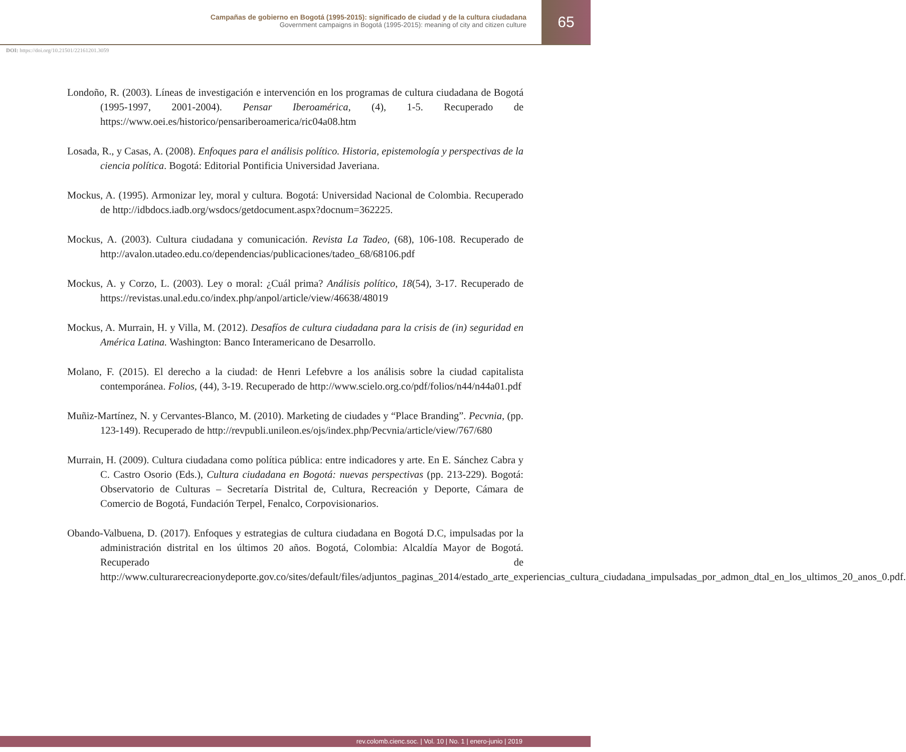Campañas de gobierno en Bogotá (1995-2015): significado de ciudad y de la cultura ciudadana
Government campaigns in Bogotá (1995-2015): meaning of city and citizen culture
65
DOI: https://doi.org/10.21501/22161201.3059
Londoño, R. (2003). Líneas de investigación e intervención en los programas de cultura ciudadana de Bogotá (1995-1997, 2001-2004). Pensar Iberoamérica, (4), 1-5. Recuperado de https://www.oei.es/historico/pensariberoamerica/ric04a08.htm
Losada, R., y Casas, A. (2008). Enfoques para el análisis político. Historia, epistemología y perspectivas de la ciencia política. Bogotá: Editorial Pontificia Universidad Javeriana.
Mockus, A. (1995). Armonizar ley, moral y cultura. Bogotá: Universidad Nacional de Colombia. Recuperado de http://idbdocs.iadb.org/wsdocs/getdocument.aspx?docnum=362225.
Mockus, A. (2003). Cultura ciudadana y comunicación. Revista La Tadeo, (68), 106-108. Recuperado de http://avalon.utadeo.edu.co/dependencias/publicaciones/tadeo_68/68106.pdf
Mockus, A. y Corzo, L. (2003). Ley o moral: ¿Cuál prima? Análisis político, 18(54), 3-17. Recuperado de https://revistas.unal.edu.co/index.php/anpol/article/view/46638/48019
Mockus, A. Murrain, H. y Villa, M. (2012). Desafíos de cultura ciudadana para la crisis de (in) seguridad en América Latina. Washington: Banco Interamericano de Desarrollo.
Molano, F. (2015). El derecho a la ciudad: de Henri Lefebvre a los análisis sobre la ciudad capitalista contemporánea. Folios, (44), 3-19. Recuperado de http://www.scielo.org.co/pdf/folios/n44/n44a01.pdf
Muñiz-Martínez, N. y Cervantes-Blanco, M. (2010). Marketing de ciudades y “Place Branding”. Pecvnia, (pp. 123-149). Recuperado de http://revpubli.unileon.es/ojs/index.php/Pecvnia/article/view/767/680
Murrain, H. (2009). Cultura ciudadana como política pública: entre indicadores y arte. En E. Sánchez Cabra y C. Castro Osorio (Eds.), Cultura ciudadana en Bogotá: nuevas perspectivas (pp. 213-229). Bogotá: Observatorio de Culturas – Secretaría Distrital de, Cultura, Recreación y Deporte, Cámara de Comercio de Bogotá, Fundación Terpel, Fenalco, Corpovisionarios.
Obando-Valbuena, D. (2017). Enfoques y estrategias de cultura ciudadana en Bogotá D.C, impulsadas por la administración distrital en los últimos 20 años. Bogotá, Colombia: Alcaldía Mayor de Bogotá. Recuperado de http://www.culturarecreacionydeporte.gov.co/sites/default/files/adjuntos_paginas_2014/estado_arte_experiencias_cultura_ciudadana_impulsadas_por_admon_dtal_en_los_ultimos_20_anos_0.pdf.
rev.colomb.cienc.soc. | Vol. 10 | No. 1 | enero-junio | 2019